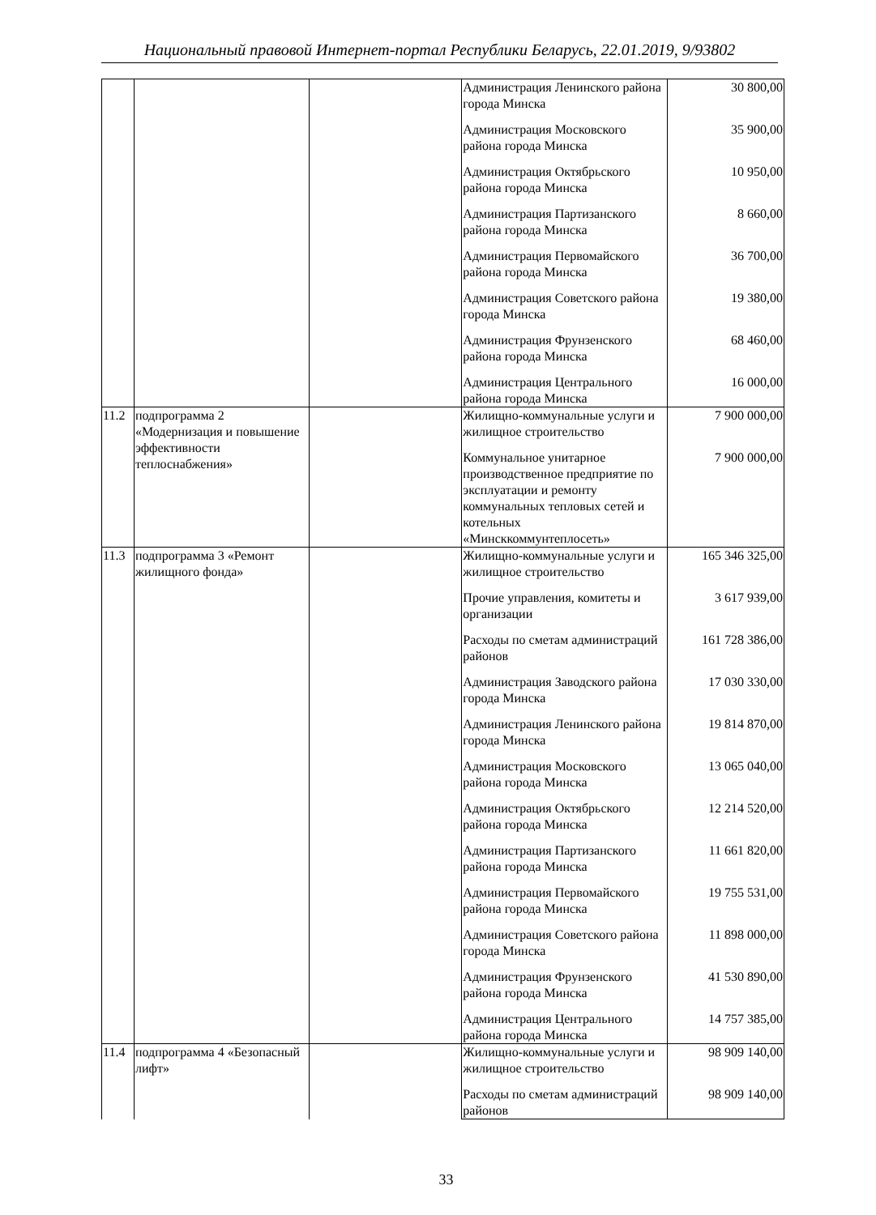Национальный правовой Интернет-портал Республики Беларусь, 22.01.2019, 9/93802
| | | | Администрация Ленинского района города Минска | 30 800,00 |
| | | | Администрация Московского района города Минска | 35 900,00 |
| | | | Администрация Октябрьского района города Минска | 10 950,00 |
| | | | Администрация Партизанского района города Минска | 8 660,00 |
| | | | Администрация Первомайского района города Минска | 36 700,00 |
| | | | Администрация Советского района города Минска | 19 380,00 |
| | | | Администрация Фрунзенского района города Минска | 68 460,00 |
| | | | Администрация Центрального района города Минска | 16 000,00 |
| 11.2 | подпрограмма 2 «Модернизация и повышение эффективности теплоснабжения» | | Жилищно-коммунальные услуги и жилищное строительство | 7 900 000,00 |
| | | | Коммунальное унитарное производственное предприятие по эксплуатации и ремонту коммунальных тепловых сетей и котельных «Минсккоммунтеплосеть» | 7 900 000,00 |
| 11.3 | подпрограмма 3 «Ремонт жилищного фонда» | | Жилищно-коммунальные услуги и жилищное строительство | 165 346 325,00 |
| | | | Прочие управления, комитеты и организации | 3 617 939,00 |
| | | | Расходы по сметам администраций районов | 161 728 386,00 |
| | | | Администрация Заводского района города Минска | 17 030 330,00 |
| | | | Администрация Ленинского района города Минска | 19 814 870,00 |
| | | | Администрация Московского района города Минска | 13 065 040,00 |
| | | | Администрация Октябрьского района города Минска | 12 214 520,00 |
| | | | Администрация Партизанского района города Минска | 11 661 820,00 |
| | | | Администрация Первомайского района города Минска | 19 755 531,00 |
| | | | Администрация Советского района города Минска | 11 898 000,00 |
| | | | Администрация Фрунзенского района города Минска | 41 530 890,00 |
| | | | Администрация Центрального района города Минска | 14 757 385,00 |
| 11.4 | подпрограмма 4 «Безопасный лифт» | | Жилищно-коммунальные услуги и жилищное строительство | 98 909 140,00 |
| | | | Расходы по сметам администраций районов | 98 909 140,00 |
33